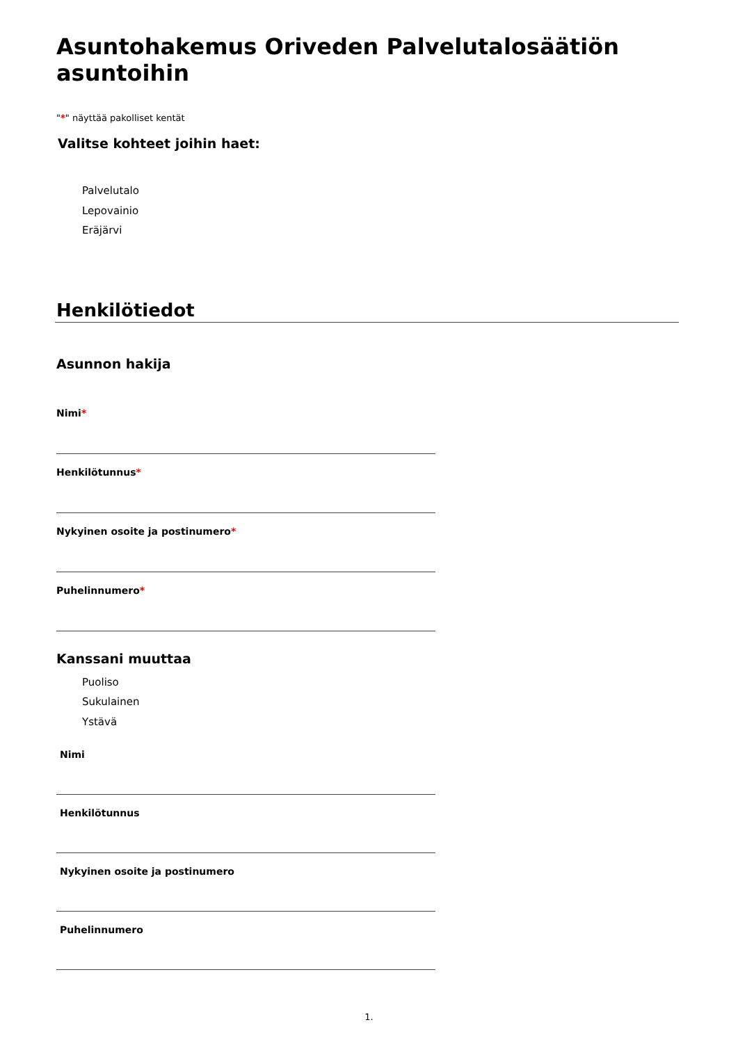Asuntohakemus Oriveden Palvelutalosäätiön asuntoihin
"*" näyttää pakolliset kentät
Valitse kohteet joihin haet:
Palvelutalo
Lepovainio
Eräjärvi
Henkilötiedot
Asunnon hakija
Nimi*
Henkilötunnus*
Nykyinen osoite ja postinumero*
Puhelinnumero*
Kanssani muuttaa
Puoliso
Sukulainen
Ystävä
Nimi
Henkilötunnus
Nykyinen osoite ja postinumero
Puhelinnumero
1.